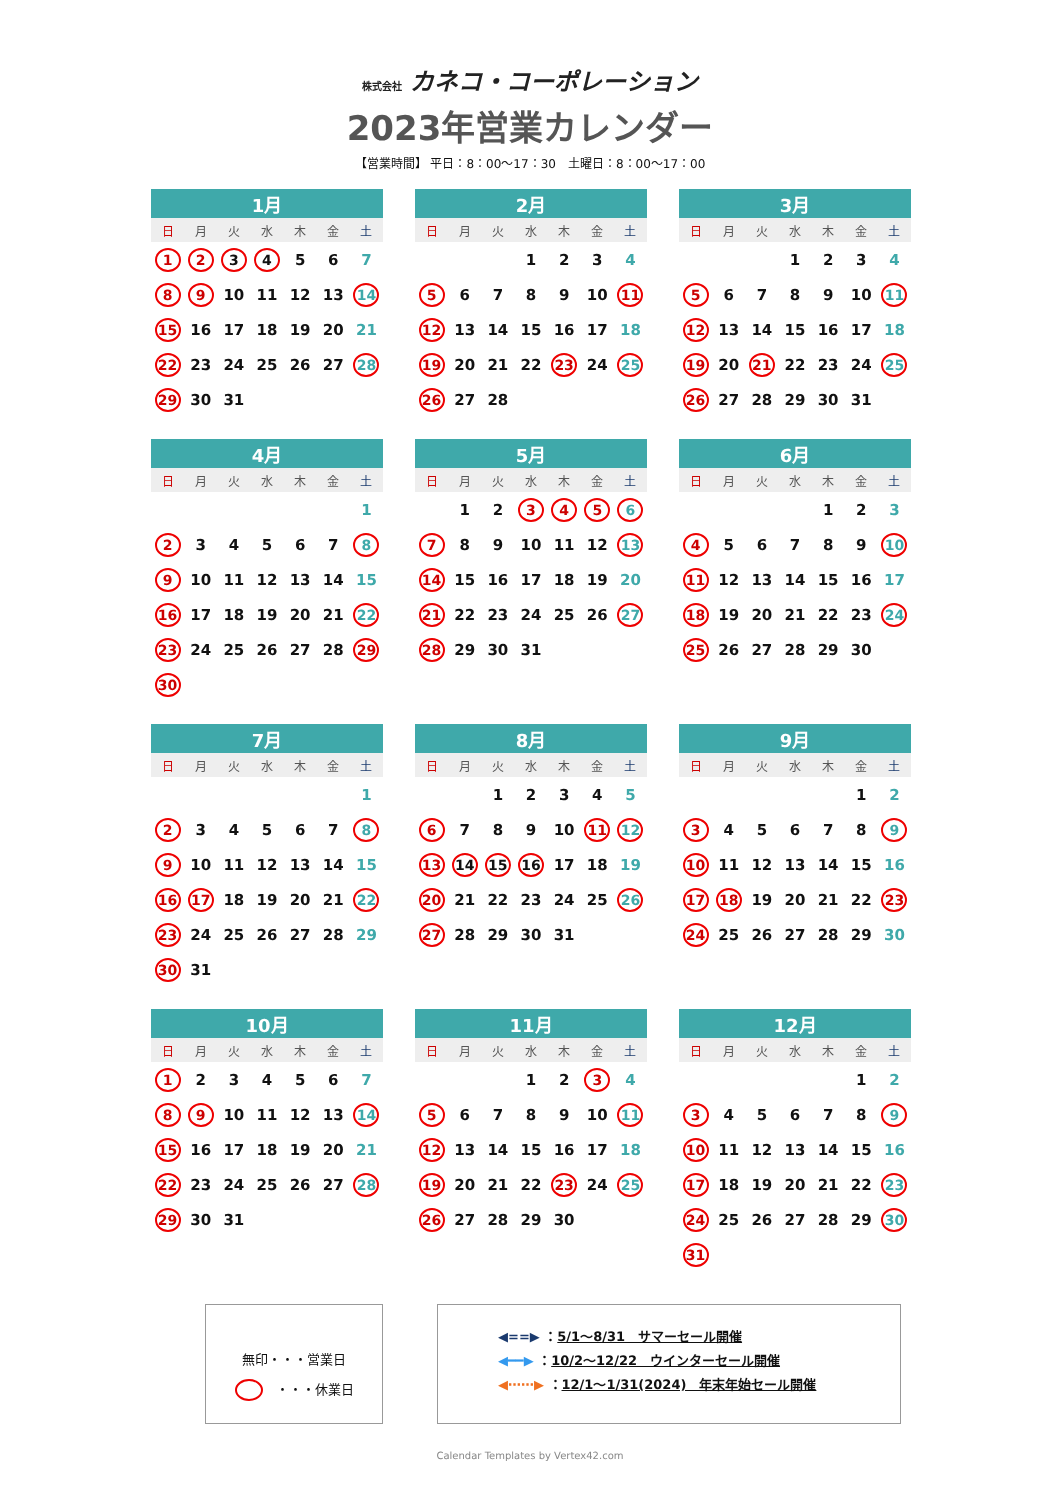株式会社 カネコ・コーポレーション
2023年営業カレンダー
【営業時間】 平日：8：00～17：30　土曜日：8：00～17：00
| 1月 | | | | | | |
| --- | --- | --- | --- | --- | --- | --- |
| 日 | 月 | 火 | 水 | 木 | 金 | 土 |
| 1 | 2 | 3 | 4 | 5 | 6 | 7 |
| 8 | 9 | 10 | 11 | 12 | 13 | 14 |
| 15 | 16 | 17 | 18 | 19 | 20 | 21 |
| 22 | 23 | 24 | 25 | 26 | 27 | 28 |
| 29 | 30 | 31 | | | | |
| 2月 | | | | | | |
| --- | --- | --- | --- | --- | --- | --- |
| 日 | 月 | 火 | 水 | 木 | 金 | 土 |
| | | | 1 | 2 | 3 | 4 |
| 5 | 6 | 7 | 8 | 9 | 10 | 11 |
| 12 | 13 | 14 | 15 | 16 | 17 | 18 |
| 19 | 20 | 21 | 22 | 23 | 24 | 25 |
| 26 | 27 | 28 | | | | |
| 3月 | | | | | | |
| --- | --- | --- | --- | --- | --- | --- |
| 日 | 月 | 火 | 水 | 木 | 金 | 土 |
| | | | 1 | 2 | 3 | 4 |
| 5 | 6 | 7 | 8 | 9 | 10 | 11 |
| 12 | 13 | 14 | 15 | 16 | 17 | 18 |
| 19 | 20 | 21 | 22 | 23 | 24 | 25 |
| 26 | 27 | 28 | 29 | 30 | 31 | |
| 4月 | | | | | | |
| --- | --- | --- | --- | --- | --- | --- |
| 日 | 月 | 火 | 水 | 木 | 金 | 土 |
| | | | | | | 1 |
| 2 | 3 | 4 | 5 | 6 | 7 | 8 |
| 9 | 10 | 11 | 12 | 13 | 14 | 15 |
| 16 | 17 | 18 | 19 | 20 | 21 | 22 |
| 23 | 24 | 25 | 26 | 27 | 28 | 29 |
| 30 | | | | | | |
| 5月 | | | | | | |
| --- | --- | --- | --- | --- | --- | --- |
| 日 | 月 | 火 | 水 | 木 | 金 | 土 |
| | 1 | 2 | 3 | 4 | 5 | 6 |
| 7 | 8 | 9 | 10 | 11 | 12 | 13 |
| 14 | 15 | 16 | 17 | 18 | 19 | 20 |
| 21 | 22 | 23 | 24 | 25 | 26 | 27 |
| 28 | 29 | 30 | 31 | | | |
| 6月 | | | | | | |
| --- | --- | --- | --- | --- | --- | --- |
| 日 | 月 | 火 | 水 | 木 | 金 | 土 |
| | | | | 1 | 2 | 3 |
| 4 | 5 | 6 | 7 | 8 | 9 | 10 |
| 11 | 12 | 13 | 14 | 15 | 16 | 17 |
| 18 | 19 | 20 | 21 | 22 | 23 | 24 |
| 25 | 26 | 27 | 28 | 29 | 30 | |
| 7月 | | | | | | |
| --- | --- | --- | --- | --- | --- | --- |
| 日 | 月 | 火 | 水 | 木 | 金 | 土 |
| | | | | | | 1 |
| 2 | 3 | 4 | 5 | 6 | 7 | 8 |
| 9 | 10 | 11 | 12 | 13 | 14 | 15 |
| 16 | 17 | 18 | 19 | 20 | 21 | 22 |
| 23 | 24 | 25 | 26 | 27 | 28 | 29 |
| 30 | 31 | | | | | |
| 8月 | | | | | | |
| --- | --- | --- | --- | --- | --- | --- |
| 日 | 月 | 火 | 水 | 木 | 金 | 土 |
| | | 1 | 2 | 3 | 4 | 5 |
| 6 | 7 | 8 | 9 | 10 | 11 | 12 |
| 13 | 14 | 15 | 16 | 17 | 18 | 19 |
| 20 | 21 | 22 | 23 | 24 | 25 | 26 |
| 27 | 28 | 29 | 30 | 31 | | |
| 9月 | | | | | | |
| --- | --- | --- | --- | --- | --- | --- |
| 日 | 月 | 火 | 水 | 木 | 金 | 土 |
| | | | | | 1 | 2 |
| 3 | 4 | 5 | 6 | 7 | 8 | 9 |
| 10 | 11 | 12 | 13 | 14 | 15 | 16 |
| 17 | 18 | 19 | 20 | 21 | 22 | 23 |
| 24 | 25 | 26 | 27 | 28 | 29 | 30 |
| 10月 | | | | | | |
| --- | --- | --- | --- | --- | --- | --- |
| 日 | 月 | 火 | 水 | 木 | 金 | 土 |
| 1 | 2 | 3 | 4 | 5 | 6 | 7 |
| 8 | 9 | 10 | 11 | 12 | 13 | 14 |
| 15 | 16 | 17 | 18 | 19 | 20 | 21 |
| 22 | 23 | 24 | 25 | 26 | 27 | 28 |
| 29 | 30 | 31 | | | | |
| 11月 | | | | | | |
| --- | --- | --- | --- | --- | --- | --- |
| 日 | 月 | 火 | 水 | 木 | 金 | 土 |
| | | | 1 | 2 | 3 | 4 |
| 5 | 6 | 7 | 8 | 9 | 10 | 11 |
| 12 | 13 | 14 | 15 | 16 | 17 | 18 |
| 19 | 20 | 21 | 22 | 23 | 24 | 25 |
| 26 | 27 | 28 | 29 | 30 | | |
| 12月 | | | | | | |
| --- | --- | --- | --- | --- | --- | --- |
| 日 | 月 | 火 | 水 | 木 | 金 | 土 |
| | | | | | 1 | 2 |
| 3 | 4 | 5 | 6 | 7 | 8 | 9 |
| 10 | 11 | 12 | 13 | 14 | 15 | 16 |
| 17 | 18 | 19 | 20 | 21 | 22 | 23 |
| 24 | 25 | 26 | 27 | 28 | 29 | 30 |
| 31 | | | | | | |
無印・・・営業日
　・・・休業日
◀==▶ ：5/1～8/31　サマーセール開催
◀━━▶ ：10/2～12/22　ウインターセール開催
◀⋯⋯▶ ：12/1～1/31(2024)　年末年始セール開催
Calendar Templates by Vertex42.com